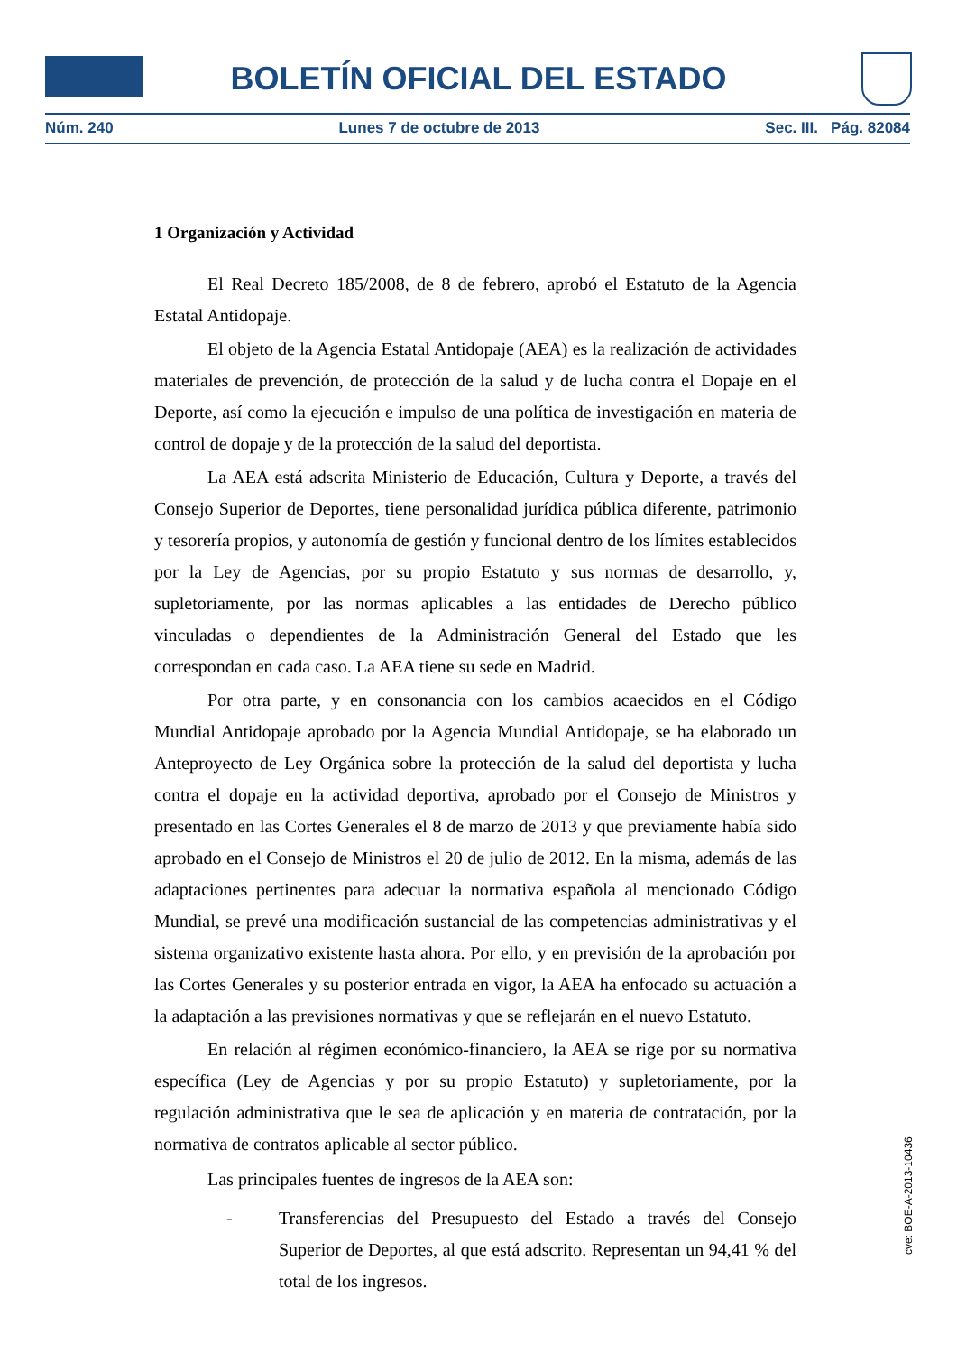BOLETÍN OFICIAL DEL ESTADO
Núm. 240 Lunes 7 de octubre de 2013 Sec. III. Pág. 82084
1 Organización y Actividad
El Real Decreto 185/2008, de 8 de febrero, aprobó el Estatuto de la Agencia Estatal Antidopaje.
El objeto de la Agencia Estatal Antidopaje (AEA) es la realización de actividades materiales de prevención, de protección de la salud y de lucha contra el Dopaje en el Deporte, así como la ejecución e impulso de una política de investigación en materia de control de dopaje y de la protección de la salud del deportista.
La AEA está adscrita Ministerio de Educación, Cultura y Deporte, a través del Consejo Superior de Deportes, tiene personalidad jurídica pública diferente, patrimonio y tesorería propios, y autonomía de gestión y funcional dentro de los límites establecidos por la Ley de Agencias, por su propio Estatuto y sus normas de desarrollo, y, supletoriamente, por las normas aplicables a las entidades de Derecho público vinculadas o dependientes de la Administración General del Estado que les correspondan en cada caso. La AEA tiene su sede en Madrid.
Por otra parte, y en consonancia con los cambios acaecidos en el Código Mundial Antidopaje aprobado por la Agencia Mundial Antidopaje, se ha elaborado un Anteproyecto de Ley Orgánica sobre la protección de la salud del deportista y lucha contra el dopaje en la actividad deportiva, aprobado por el Consejo de Ministros y presentado en las Cortes Generales el 8 de marzo de 2013 y que previamente había sido aprobado en el Consejo de Ministros el 20 de julio de 2012. En la misma, además de las adaptaciones pertinentes para adecuar la normativa española al mencionado Código Mundial, se prevé una modificación sustancial de las competencias administrativas y el sistema organizativo existente hasta ahora. Por ello, y en previsión de la aprobación por las Cortes Generales y su posterior entrada en vigor, la AEA ha enfocado su actuación a la adaptación a las previsiones normativas y que se reflejarán en el nuevo Estatuto.
En relación al régimen económico-financiero, la AEA se rige por su normativa específica (Ley de Agencias y por su propio Estatuto) y supletoriamente, por la regulación administrativa que le sea de aplicación y en materia de contratación, por la normativa de contratos aplicable al sector público.
Las principales fuentes de ingresos de la AEA son:
- Transferencias del Presupuesto del Estado a través del Consejo Superior de Deportes, al que está adscrito. Representan un 94,41 % del total de los ingresos.
cve: BOE-A-2013-10436